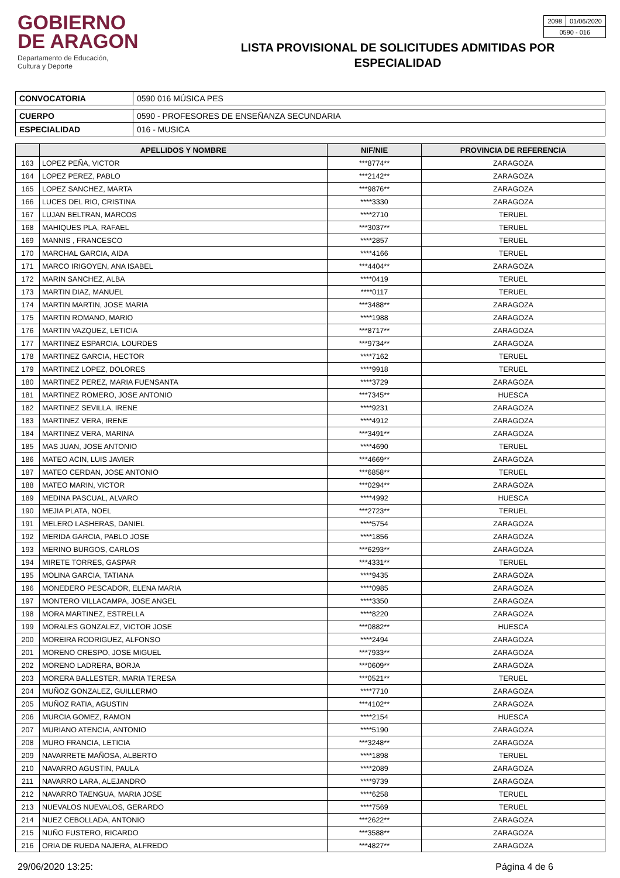GOBIERNO
DE ARAGON
Departamento de Educación,
Cultura y Deporte
LISTA PROVISIONAL DE SOLICITUDES ADMITIDAS POR
ESPECIALIDAD
| 2098 | 01/06/2020 |
| 0590 - 016 | |
| CONVOCATORIA | 0590 016 MÚSICA PES |
| CUERPO | 0590 - PROFESORES DE ENSEÑANZA SECUNDARIA |
| ESPECIALIDAD | 016 - MUSICA |
| | APELLIDOS Y NOMBRE | NIF/NIE | PROVINCIA DE REFERENCIA |
| --- | --- | --- | --- |
| 163 | LOPEZ PEÑA, VICTOR | ***8774** | ZARAGOZA |
| 164 | LOPEZ PEREZ, PABLO | ***2142** | ZARAGOZA |
| 165 | LOPEZ SANCHEZ, MARTA | ***9876** | ZARAGOZA |
| 166 | LUCES DEL RIO, CRISTINA | ****3330 | ZARAGOZA |
| 167 | LUJAN BELTRAN, MARCOS | ****2710 | TERUEL |
| 168 | MAHIQUES PLA, RAFAEL | ***3037** | TERUEL |
| 169 | MANNIS , FRANCESCO | ****2857 | TERUEL |
| 170 | MARCHAL GARCIA, AIDA | ****4166 | TERUEL |
| 171 | MARCO IRIGOYEN, ANA ISABEL | ***4404** | ZARAGOZA |
| 172 | MARIN SANCHEZ, ALBA | ****0419 | TERUEL |
| 173 | MARTIN DIAZ, MANUEL | ****0117 | TERUEL |
| 174 | MARTIN MARTIN, JOSE MARIA | ***3488** | ZARAGOZA |
| 175 | MARTIN ROMANO, MARIO | ****1988 | ZARAGOZA |
| 176 | MARTIN VAZQUEZ, LETICIA | ***8717** | ZARAGOZA |
| 177 | MARTINEZ ESPARCIA, LOURDES | ***9734** | ZARAGOZA |
| 178 | MARTINEZ GARCIA, HECTOR | ****7162 | TERUEL |
| 179 | MARTINEZ LOPEZ, DOLORES | ****9918 | TERUEL |
| 180 | MARTINEZ PEREZ, MARIA FUENSANTA | ****3729 | ZARAGOZA |
| 181 | MARTINEZ ROMERO, JOSE ANTONIO | ***7345** | HUESCA |
| 182 | MARTINEZ SEVILLA, IRENE | ****9231 | ZARAGOZA |
| 183 | MARTINEZ VERA, IRENE | ****4912 | ZARAGOZA |
| 184 | MARTINEZ VERA, MARINA | ***3491** | ZARAGOZA |
| 185 | MAS JUAN, JOSE ANTONIO | ****4690 | TERUEL |
| 186 | MATEO ACIN, LUIS JAVIER | ***4669** | ZARAGOZA |
| 187 | MATEO CERDAN, JOSE ANTONIO | ***6858** | TERUEL |
| 188 | MATEO MARIN, VICTOR | ***0294** | ZARAGOZA |
| 189 | MEDINA PASCUAL, ALVARO | ****4992 | HUESCA |
| 190 | MEJIA PLATA, NOEL | ***2723** | TERUEL |
| 191 | MELERO LASHERAS, DANIEL | ****5754 | ZARAGOZA |
| 192 | MERIDA GARCIA, PABLO JOSE | ****1856 | ZARAGOZA |
| 193 | MERINO BURGOS, CARLOS | ***6293** | ZARAGOZA |
| 194 | MIRETE TORRES, GASPAR | ***4331** | TERUEL |
| 195 | MOLINA GARCIA, TATIANA | ****9435 | ZARAGOZA |
| 196 | MONEDERO PESCADOR, ELENA MARIA | ****0985 | ZARAGOZA |
| 197 | MONTERO VILLACAMPA, JOSE ANGEL | ****3350 | ZARAGOZA |
| 198 | MORA MARTINEZ, ESTRELLA | ****8220 | ZARAGOZA |
| 199 | MORALES GONZALEZ, VICTOR JOSE | ***0882** | HUESCA |
| 200 | MOREIRA RODRIGUEZ, ALFONSO | ****2494 | ZARAGOZA |
| 201 | MORENO CRESPO, JOSE MIGUEL | ***7933** | ZARAGOZA |
| 202 | MORENO LADRERA, BORJA | ***0609** | ZARAGOZA |
| 203 | MORERA BALLESTER, MARIA TERESA | ***0521** | TERUEL |
| 204 | MUÑOZ GONZALEZ, GUILLERMO | ****7710 | ZARAGOZA |
| 205 | MUÑOZ RATIA, AGUSTIN | ***4102** | ZARAGOZA |
| 206 | MURCIA GOMEZ, RAMON | ****2154 | HUESCA |
| 207 | MURIANO ATENCIA, ANTONIO | ****5190 | ZARAGOZA |
| 208 | MURO FRANCIA, LETICIA | ***3248** | ZARAGOZA |
| 209 | NAVARRETE MAÑOSA, ALBERTO | ****1898 | TERUEL |
| 210 | NAVARRO AGUSTIN, PAULA | ****2089 | ZARAGOZA |
| 211 | NAVARRO LARA, ALEJANDRO | ****9739 | ZARAGOZA |
| 212 | NAVARRO TAENGUA, MARIA JOSE | ****6258 | TERUEL |
| 213 | NUEVALOS NUEVALOS, GERARDO | ****7569 | TERUEL |
| 214 | NUEZ CEBOLLADA, ANTONIO | ***2622** | ZARAGOZA |
| 215 | NUÑO FUSTERO, RICARDO | ***3588** | ZARAGOZA |
| 216 | ORIA DE RUEDA NAJERA, ALFREDO | ***4827** | ZARAGOZA |
29/06/2020 13:25: Página 4 de 6